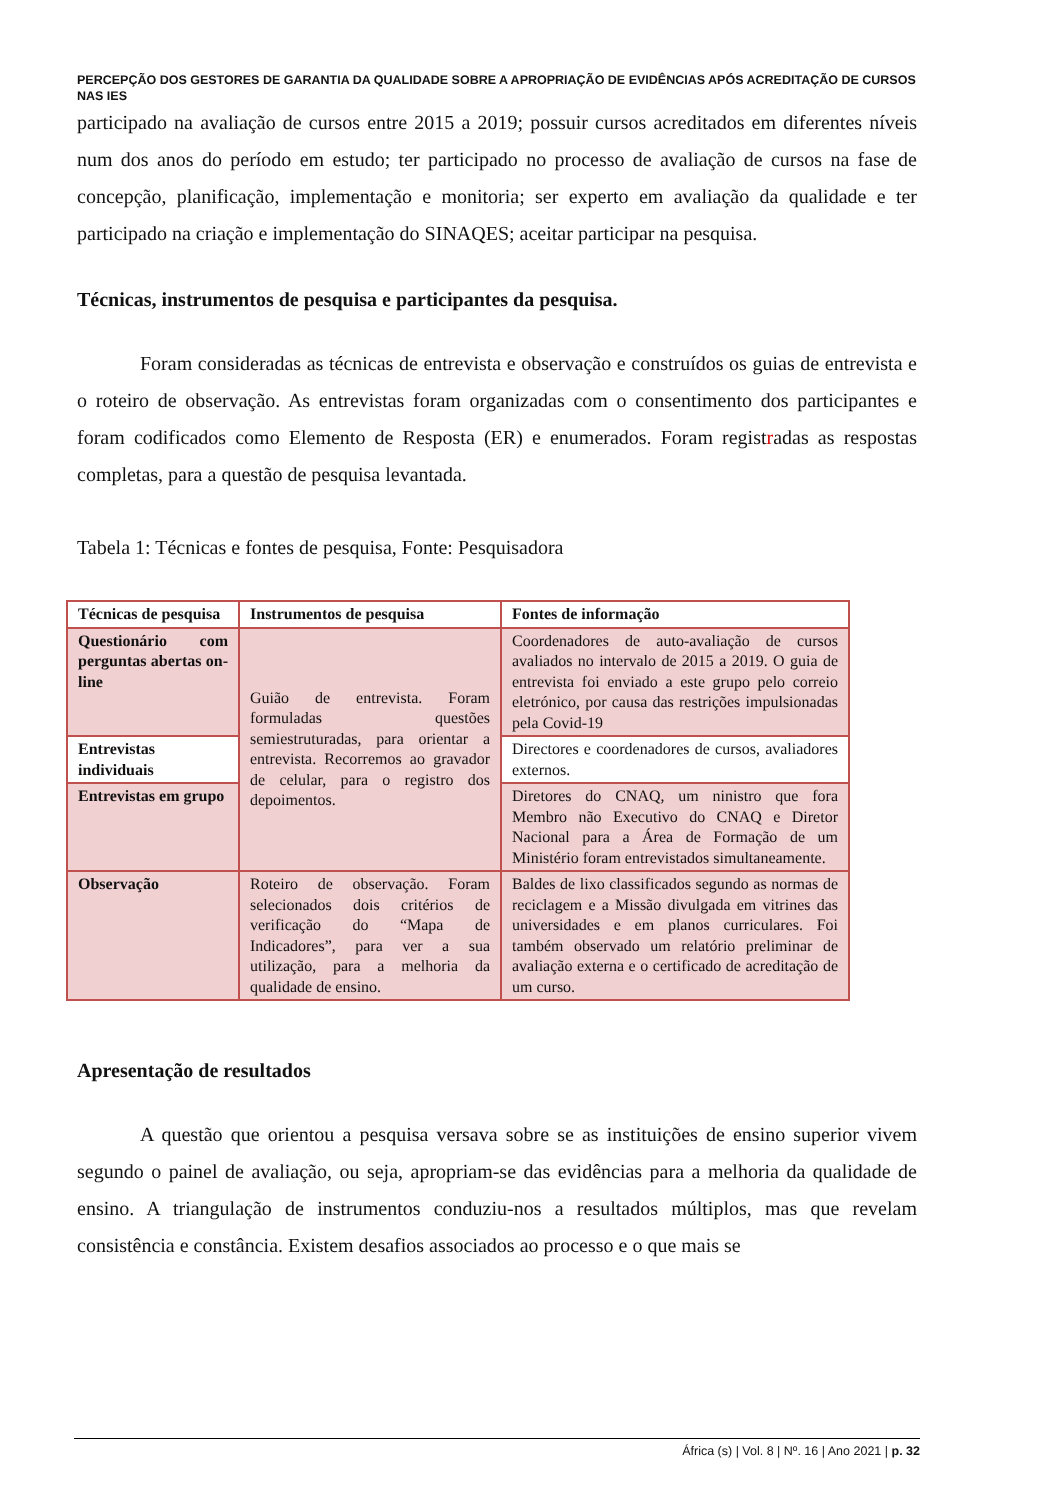PERCEPÇÃO DOS GESTORES DE GARANTIA DA QUALIDADE SOBRE A APROPRIAÇÃO DE EVIDÊNCIAS APÓS ACREDITAÇÃO DE CURSOS NAS IES
participado na avaliação de cursos entre 2015 a 2019; possuir cursos acreditados em diferentes níveis num dos anos do período em estudo; ter participado no processo de avaliação de cursos na fase de concepção, planificação, implementação e monitoria; ser experto em avaliação da qualidade e ter participado na criação e implementação do SINAQES; aceitar participar na pesquisa.
Técnicas, instrumentos de pesquisa e participantes da pesquisa.
Foram consideradas as técnicas de entrevista e observação e construídos os guias de entrevista e o roteiro de observação. As entrevistas foram organizadas com o consentimento dos participantes e foram codificados como Elemento de Resposta (ER) e enumerados. Foram registradas as respostas completas, para a questão de pesquisa levantada.
Tabela 1: Técnicas e fontes de pesquisa, Fonte: Pesquisadora
| Técnicas de pesquisa | Instrumentos de pesquisa | Fontes de informação |
| Questionário com perguntas abertas on-line | Guião de entrevista. Foram formuladas questões semiestruturadas, para orientar a entrevista. Recorremos ao gravador de celular, para o registro dos depoimentos. | Coordenadores de auto-avaliação de cursos avaliados no intervalo de 2015 a 2019. O guia de entrevista foi enviado a este grupo pelo correio eletrónico, por causa das restrições impulsionadas pela Covid-19 |
| Entrevistas individuais | | Directores e coordenadores de cursos, avaliadores externos. |
| Entrevistas em grupo | | Diretores do CNAQ, um ninistro que fora Membro não Executivo do CNAQ e Diretor Nacional para a Área de Formação de um Ministério foram entrevistados simultaneamente. |
| Observação | Roteiro de observação. Foram selecionados dois critérios de verificação do “Mapa de Indicadores”, para ver a sua utilização, para a melhoria da qualidade de ensino. | Baldes de lixo classificados segundo as normas de reciclagem e a Missão divulgada em vitrines das universidades e em planos curriculares. Foi também observado um relatório preliminar de avaliação externa e o certificado de acreditação de um curso. |
Apresentação de resultados
A questão que orientou a pesquisa versava sobre se as instituições de ensino superior vivem segundo o painel de avaliação, ou seja, apropriam-se das evidências para a melhoria da qualidade de ensino. A triangulação de instrumentos conduziu-nos a resultados múltiplos, mas que revelam consistência e constância. Existem desafios associados ao processo e o que mais se
África (s) | Vol. 8 | Nº. 16 | Ano 2021 | p. 32